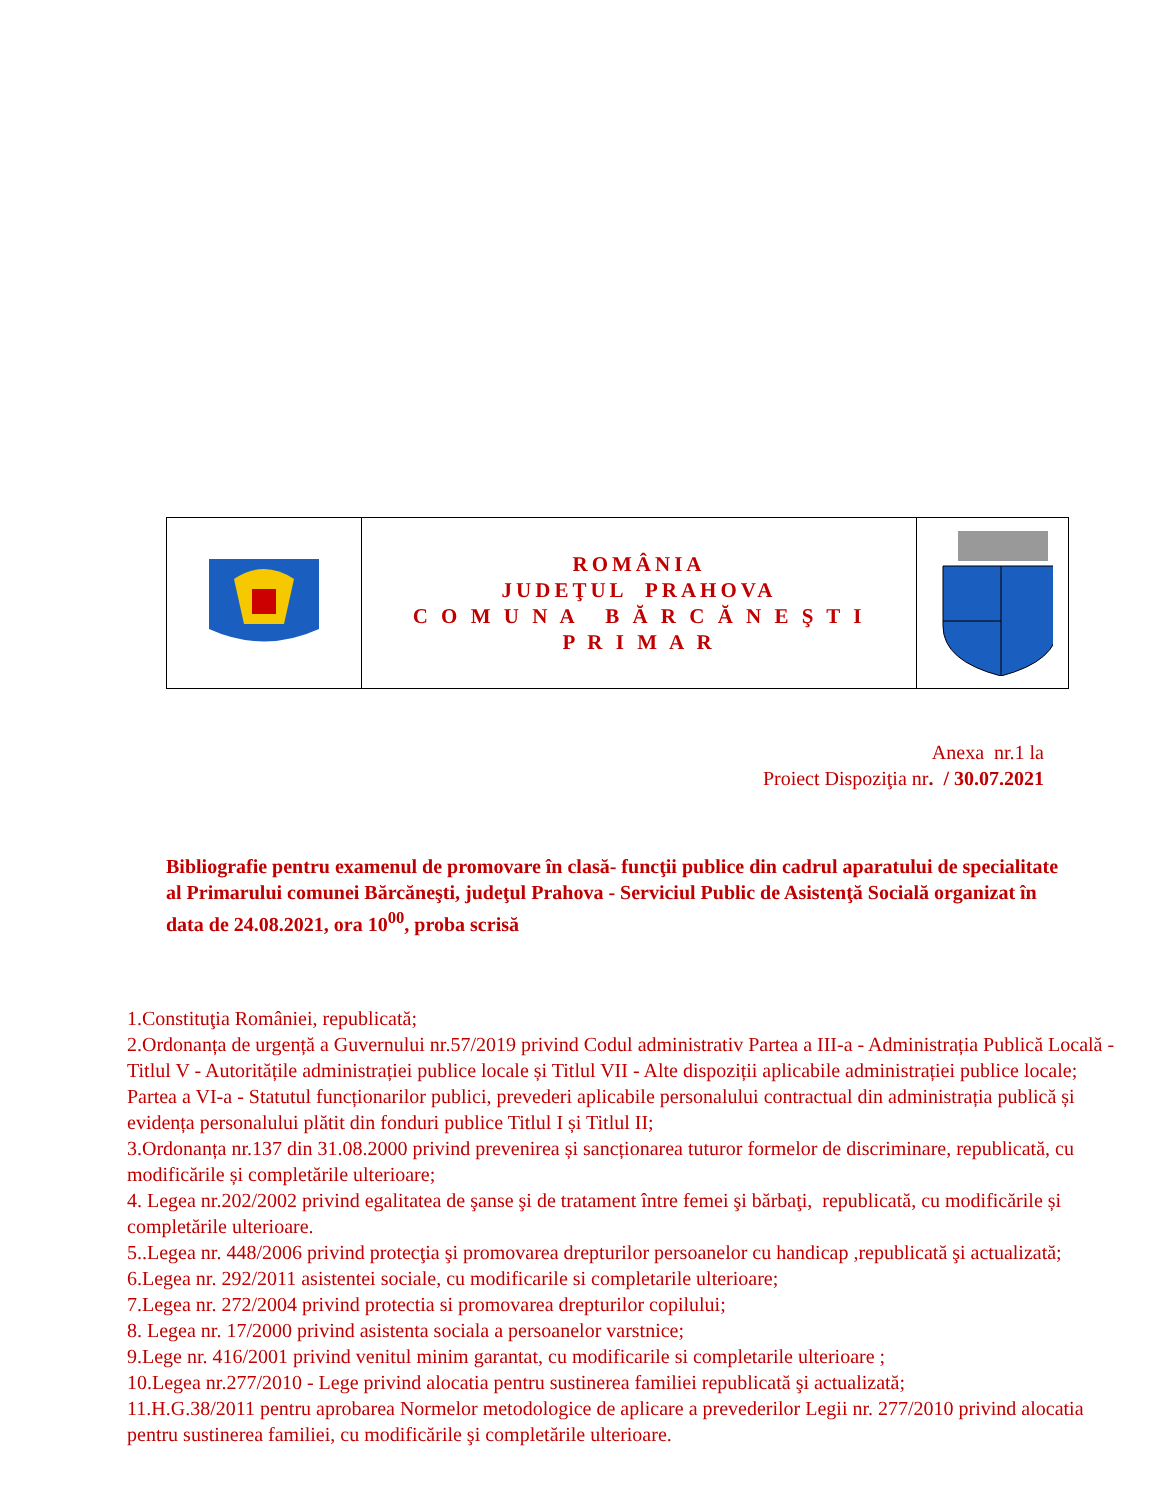| | ROMÂNIA JUDEŢUL PRAHOVA C O M U N A B Ă R C Ă N E Ş T I P R I M A R | |
Anexa nr.1 la
Proiect Dispoziţia nr. / 30.07.2021
Bibliografie pentru examenul de promovare în clasă- funcţii publice din cadrul aparatului de specialitate al Primarului comunei Bărcăneşti, judeţul Prahova - Serviciul Public de Asistenţă Socială organizat în data de 24.08.2021, ora 10<sup>00</sup>, proba scrisă
1.Constituţia României, republicată;
2.Ordonanța de urgență a Guvernului nr.57/2019 privind Codul administrativ Partea a III-a - Administrația Publică Locală - Titlul V - Autoritățile administrației publice locale și Titlul VII - Alte dispoziții aplicabile administrației publice locale; Partea a VI-a - Statutul funcționarilor publici, prevederi aplicabile personalului contractual din administrația publică și evidența personalului plătit din fonduri publice Titlul I și Titlul II;
3.Ordonanța nr.137 din 31.08.2000 privind prevenirea și sancționarea tuturor formelor de discriminare, republicată, cu modificările și completările ulterioare;
4. Legea nr.202/2002 privind egalitatea de şanse şi de tratament între femei şi bărbaţi, republicată, cu modificările și completările ulterioare.
5..Legea nr. 448/2006 privind protecţia şi promovarea drepturilor persoanelor cu handicap ,republicată şi actualizată;
6.Legea nr. 292/2011 asistentei sociale, cu modificarile si completarile ulterioare;
7.Legea nr. 272/2004 privind protectia si promovarea drepturilor copilului;
8. Legea nr. 17/2000 privind asistenta sociala a persoanelor varstnice;
9.Lege nr. 416/2001 privind venitul minim garantat, cu modificarile si completarile ulterioare ;
10.Legea nr.277/2010 - Lege privind alocatia pentru sustinerea familiei republicată şi actualizată;
11.H.G.38/2011 pentru aprobarea Normelor metodologice de aplicare a prevederilor Legii nr. 277/2010 privind alocatia pentru sustinerea familiei, cu modificările şi completările ulterioare.